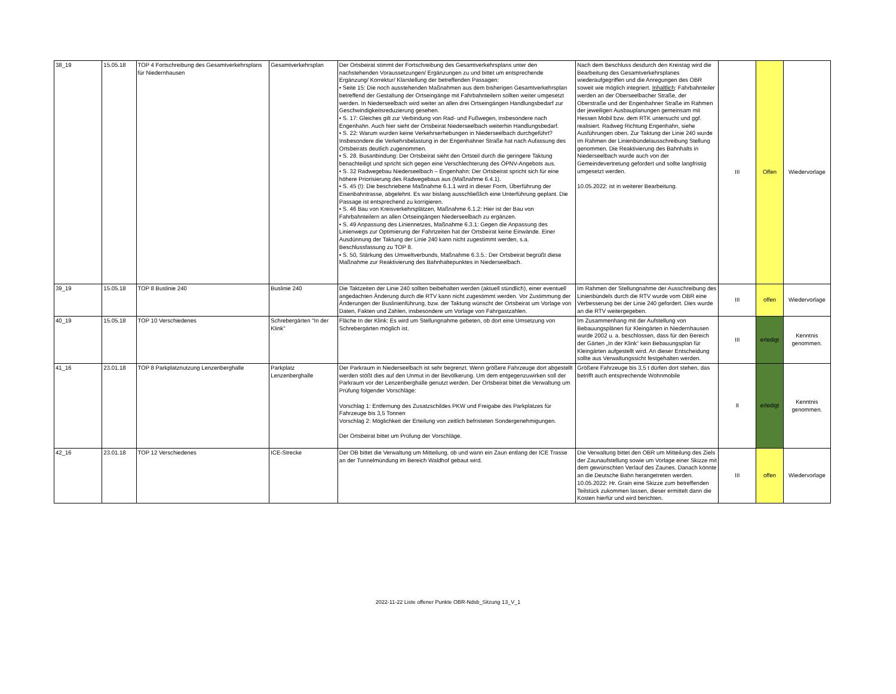| 38_19 | 15.05.18 | TOP 4 Fortschreibung des Gesamtverkehrsplans für Niedernhausen | Gesamtverkehrsplan | Der Ortsbeirat stimmt der Fortschreibung des Gesamtverkehrsplans unter den nachstehenden Voraussetzungen/ Ergänzungen zu und bittet um entsprechende Ergänzung/ Korrektur/ Klarstellung der betreffenden Passagen: • Seite 15: Die noch ausstehenden Maßnahmen aus dem bisherigen Gesamtverkehrsplan betreffend der Gestaltung der Ortseingänge mit Fahrbahnteilern sollten weiter umgesetzt werden. In Niederseelbach wird weiter an allen drei Ortseingängen Handlungsbedarf zur Geschwindigkeitsreduzierung gesehen. • S. 17: Gleiches gilt zur Verbindung von Rad- und Fußwegen, insbesondere nach Engenhahn. Auch hier sieht der Ortsbeirat Niederseelbach weiterhin Handlungsbedarf. • S. 22: Warum wurden keine Verkehrserhebungen in Niederseelbach durchgeführt? Insbesondere die Verkehrsbelastung in der Engenhahner Straße hat nach Aufassung des Ortsbeirats deutlich zugenommen. • S. 28. Busanbindung: Der Ortsbeirat sieht den Ortsteil durch die geringere Taktung benachteiligt und spricht sich gegen eine Verschlechterung des ÖPNV-Angebots aus. • S. 32 Radwegebau Niederseelbach – Engenhahn: Der Ortsbeirat spricht sich für eine höhere Priorisierung des Radwegebaus aus (Maßnahme 6.4.1). • S. 45 (!): Die beschriebene Maßnahme 6.1.1 wird in dieser Form, Überführung der Eisenbahntrasse, abgelehnt. Es war bislang ausschließlich eine Unterführung geplant. Die Passage ist entsprechend zu korrigieren. • S. 46 Bau von Kreisverkehrsplätzen, Maßnahme 6.1.2: Hier ist der Bau von Fahrbahnteilern an allen Ortseingängen Niederseelbach zu ergänzen. • S. 49 Anpassung des Liniennetzes, Maßnahme 6.3.1: Gegen die Anpassung des Linienwegs zur Optimierung der Fahrtzeiten hat der Ortsbeirat keine Einwände. Einer Ausdünnung der Taktung der Linie 240 kann nicht zugestimmt werden, s.a. Beschlussfassung zu TOP 8. • S. 50, Stärkung des Umweltverbunds, Maßnahme 6.3.5.: Der Ortsbeirat begrüßt diese Maßnahme zur Reaktivierung des Bahnhaltepunktes in Niederseelbach. | Nach dem Beschluss desdurch den Kreistag wird die Bearbeitung des Gesamtverkehrsplanes wiederaufgegriffen und die Anregungen des OBR soweit wie möglich integriert. Inhaltlich : Fahrbahnteiler werden an der Oberseelbacher Straße, der Oberstraße und der Engenhahner Straße im Rahmen der jeweiligen Ausbauplanungen gemeinsam mit Hessen Mobil bzw. dem RTK untersucht und ggf. realisiert. Radweg Richtung Engenhahn, siehe Ausführungen oben. Zur Taktung der Linie 240 wurde im Rahmen der Linienbündelausschreibung Stellung genommen. Die Reaktivierung des Bahnhalts in Niederseelbach wurde auch von der Gemeindevertretung gefordert und sollte langfristig umgesetzt werden. 10.05.2022: ist in weiterer Bearbeitung. | III | Offen | Wiedervorlage |
| 39_19 | 15.05.18 | TOP 8 Buslinie 240 | Buslinie 240 | Die Taktzeiten der Linie 240 sollten beibehalten werden (aktuell stündlich), einer eventuell angedachten Änderung durch die RTV kann nicht zugestimmt werden. Vor Zustimmung der Änderungen der Buslinienführung, bzw. der Taktung wünscht der Ortsbeirat um Vorlage von Daten, Fakten und Zahlen, insbesondere um Vorlage von Fahrgastzahlen. | Im Rahmen der Stellungnahme der Ausschreibung des Linienbündels durch die RTV wurde vom OBR eine Verbesserung bei der Linie 240 gefordert. Dies wurde an die RTV weitergegeben. | III | offen | Wiedervorlage |
| 40_19 | 15.05.18 | TOP 10 Verschiedenes | Schrebergärten "In der Klink" | Fläche In der Klink: Es wird um Stellungnahme gebeten, ob dort eine Umsetzung von Schrebergärten möglich ist. | Im Zusammenhang mit der Aufstellung von Bebauungsplänen für Kleingärten in Niedernhausen wurde 2002 u. a. beschlossen, dass für den Bereich der Gärten „In der Klink“ kein Bebauungsplan für Kleingärten aufgestellt wird. An dieser Entscheidung sollte aus Verwaltungssicht festgehalten werden. | III | erledigt | Kenntnis genommen. |
| 41_16 | 23.01.18 | TOP 8 Parkplatznutzung Lenzenberghalle | Parkplatz Lenzenberghalle | Der Parkraum in Niederseelbach ist sehr begrenzt. Wenn größere Fahrzeuge dort abgestellt werden stößt dies auf den Unmut in der Bevölkerung. Um dem entgegenzuwirken soll der Parkraum vor der Lenzenberghalle genutzt werden. Der Ortsbeirat bittet die Verwaltung um Prüfung folgender Vorschläge: Vorschlag 1: Entfernung des Zusatzschildes PKW und Freigabe des Parkplatzes für Fahrzeuge bis 3,5 Tonnen Vorschlag 2: Möglichkeit der Erteilung von zeitlich befristeten Sondergenehmigungen. Der Ortsbeirat bittet um Prüfung der Vorschläge. | Größere Fahrzeuge bis 3,5 t dürfen dort stehen, das betrifft auch entsprechende Wohnmobile | II | erledigt | Kenntnis genommen. |
| 42_16 | 23.01.18 | TOP 12 Verschiedenes | ICE-Strecke | Der OB bittet die Verwaltung um Mitteilung, ob und wann ein Zaun entlang der ICE Trasse an der Tunnelmündung im Bereich Waldhof gebaut wird. | Die Verwaltung bittet den OBR um Mitteilung des Ziels der Zaunaufstellung sowie um Vorlage einer Skizze mit dem gewünschten Verlauf des Zaunes. Danach könnte an die Deutsche Bahn herangetreten werden. 10.05.2022: Hr. Grain eine Skizze zum betreffenden Teilstück zukommen lassen, dieser ermittelt dann die Kosten hierfür und wird berichten. | III | offen | Wiedervorlage |
2022-11-22 Liste offener Punkte OBR-Ndsb_Sitzung 13_V_1